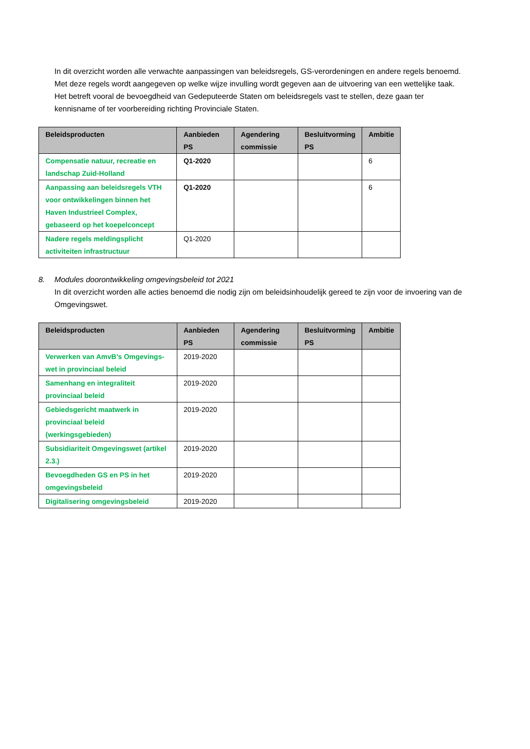In dit overzicht worden alle verwachte aanpassingen van beleidsregels, GS-verordeningen en andere regels benoemd. Met deze regels wordt aangegeven op welke wijze invulling wordt gegeven aan de uitvoering van een wettelijke taak. Het betreft vooral de bevoegdheid van Gedeputeerde Staten om beleidsregels vast te stellen, deze gaan ter kennisname of ter voorbereiding richting Provinciale Staten.
| Beleidsproducten | Aanbieden PS | Agendering commissie | Besluitvorming PS | Ambitie |
| --- | --- | --- | --- | --- |
| Compensatie natuur, recreatie en landschap Zuid-Holland | Q1-2020 | | | 6 |
| Aanpassing aan beleidsregels VTH voor ontwikkelingen binnen het Haven Industrieel Complex, gebaseerd op het koepelconcept | Q1-2020 | | | 6 |
| Nadere regels meldingsplicht activiteiten infrastructuur | Q1-2020 | | | |
8. Modules doorontwikkeling omgevingsbeleid tot 2021
In dit overzicht worden alle acties benoemd die nodig zijn om beleidsinhoudelijk gereed te zijn voor de invoering van de Omgevingswet.
| Beleidsproducten | Aanbieden PS | Agendering commissie | Besluitvorming PS | Ambitie |
| --- | --- | --- | --- | --- |
| Verwerken van AmvB’s Omgevings-wet in provinciaal beleid | 2019-2020 | | | |
| Samenhang en integraliteit provinciaal beleid | 2019-2020 | | | |
| Gebiedsgericht maatwerk in provinciaal beleid (werkingsgebieden) | 2019-2020 | | | |
| Subsidiariteit Omgevingswet (artikel 2.3.) | 2019-2020 | | | |
| Bevoegdheden GS en PS in het omgevingsbeleid | 2019-2020 | | | |
| Digitalisering omgevingsbeleid | 2019-2020 | | | |